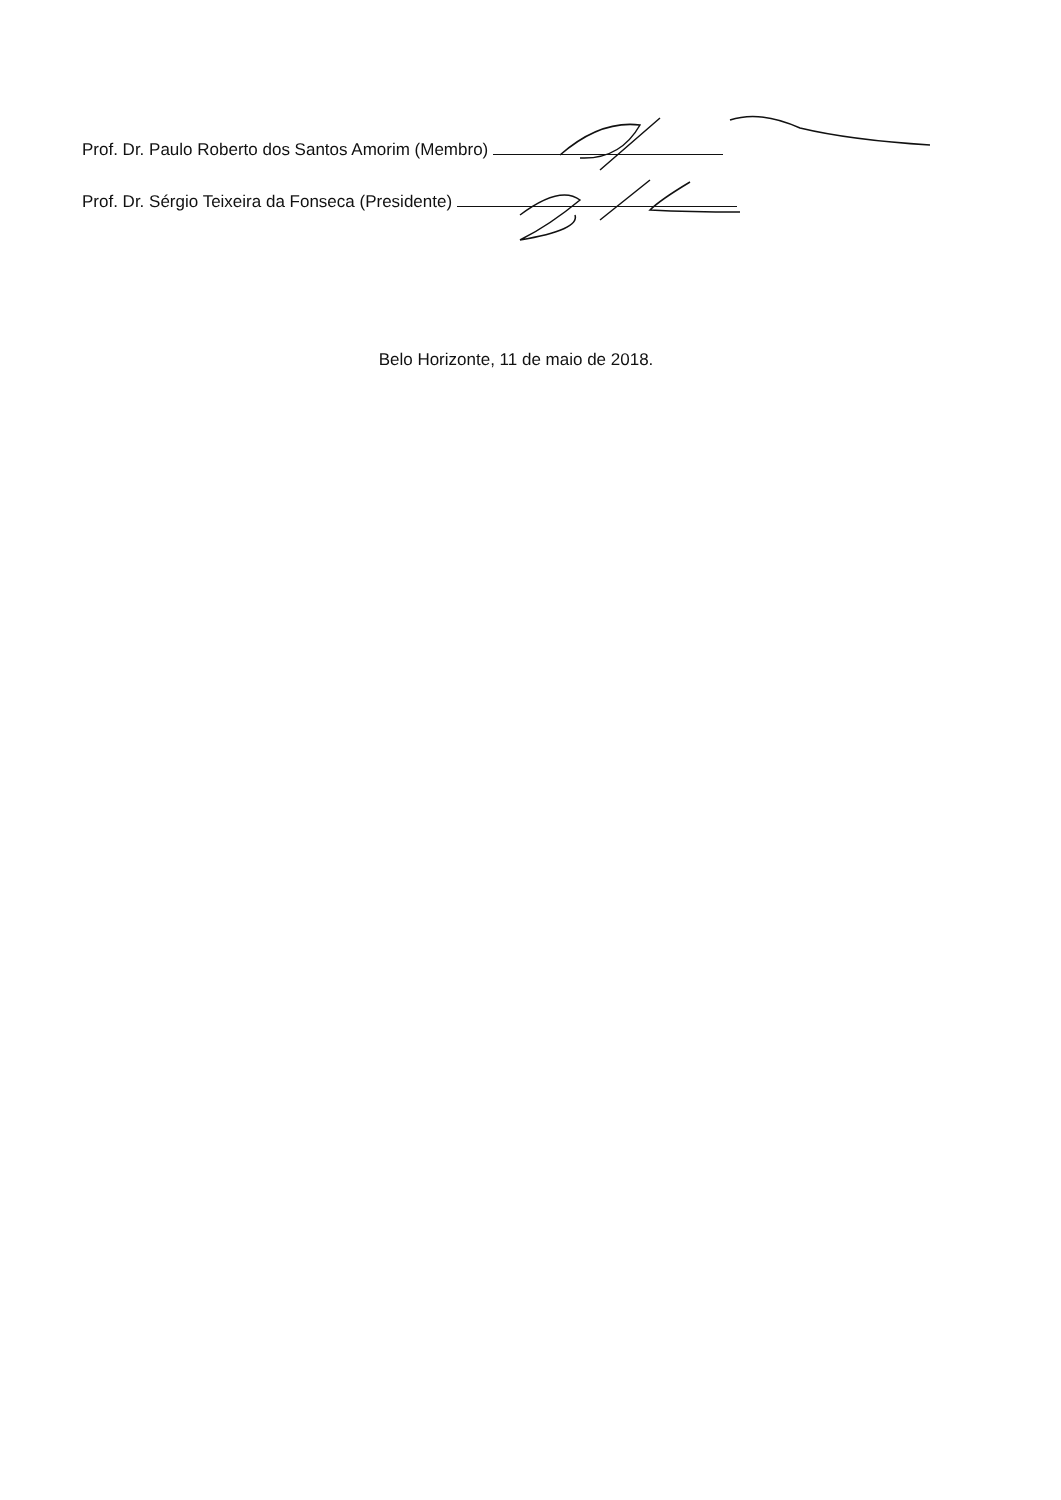Prof. Dr. Paulo Roberto dos Santos Amorim (Membro)
Prof. Dr. Sérgio Teixeira da Fonseca (Presidente)
Belo Horizonte, 11 de maio de 2018.